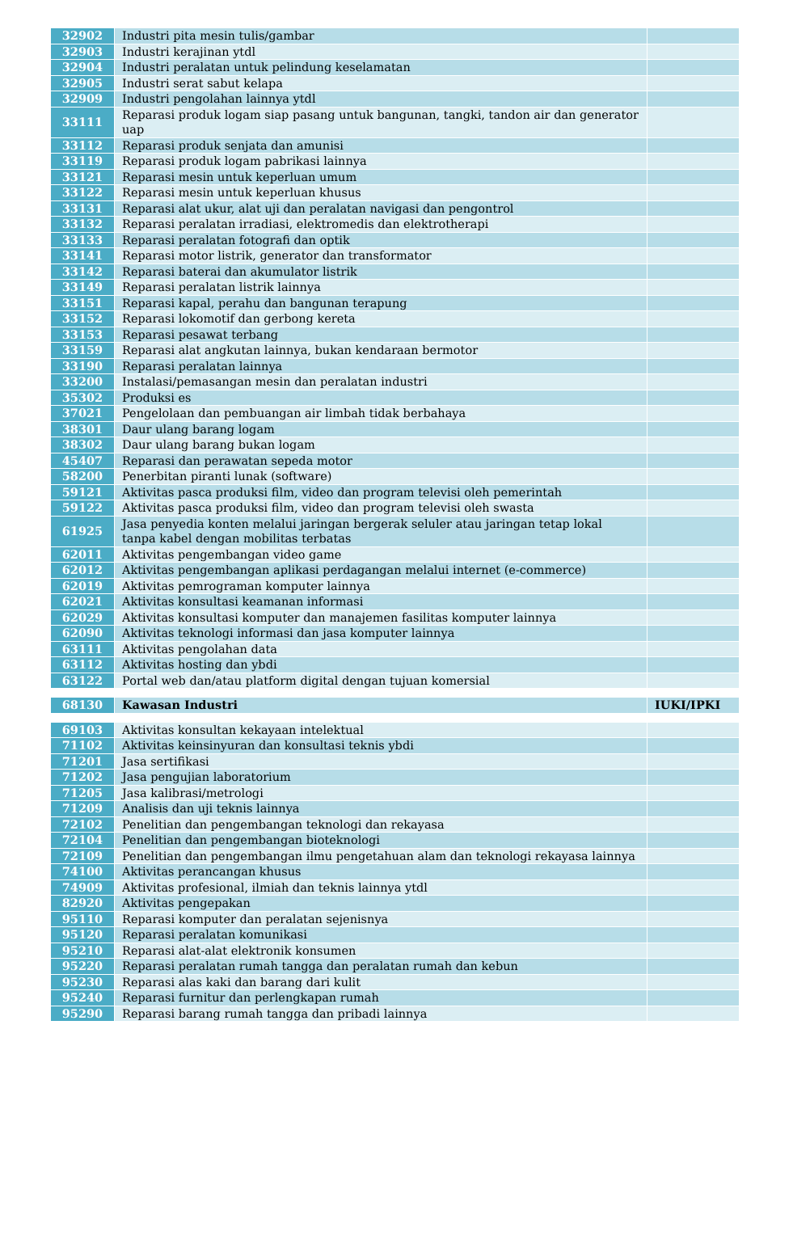| 32902 | Industri pita mesin tulis/gambar | |
| 32903 | Industri kerajinan ytdl | |
| 32904 | Industri peralatan untuk pelindung keselamatan | |
| 32905 | Industri serat sabut kelapa | |
| 32909 | Industri pengolahan lainnya ytdl | |
| 33111 | Reparasi produk logam siap pasang untuk bangunan, tangki, tandon air dan generator uap | |
| 33112 | Reparasi produk senjata dan amunisi | |
| 33119 | Reparasi produk logam pabrikasi lainnya | |
| 33121 | Reparasi mesin untuk keperluan umum | |
| 33122 | Reparasi mesin untuk keperluan khusus | |
| 33131 | Reparasi alat ukur, alat uji dan peralatan navigasi dan pengontrol | |
| 33132 | Reparasi peralatan irradiasi, elektromedis dan elektrotherapi | |
| 33133 | Reparasi peralatan fotografi dan optik | |
| 33141 | Reparasi motor listrik, generator dan transformator | |
| 33142 | Reparasi baterai dan akumulator listrik | |
| 33149 | Reparasi peralatan listrik lainnya | |
| 33151 | Reparasi kapal, perahu dan bangunan terapung | |
| 33152 | Reparasi lokomotif dan gerbong kereta | |
| 33153 | Reparasi pesawat terbang | |
| 33159 | Reparasi alat angkutan lainnya, bukan kendaraan bermotor | |
| 33190 | Reparasi peralatan lainnya | |
| 33200 | Instalasi/pemasangan mesin dan peralatan industri | |
| 35302 | Produksi es | |
| 37021 | Pengelolaan dan pembuangan air limbah tidak berbahaya | |
| 38301 | Daur ulang barang logam | |
| 38302 | Daur ulang barang bukan logam | |
| 45407 | Reparasi dan perawatan sepeda motor | |
| 58200 | Penerbitan piranti lunak (software) | |
| 59121 | Aktivitas pasca produksi film, video dan program televisi oleh pemerintah | |
| 59122 | Aktivitas pasca produksi film, video dan program televisi oleh swasta | |
| 61925 | Jasa penyedia konten melalui jaringan bergerak seluler atau jaringan tetap lokal tanpa kabel dengan mobilitas terbatas | |
| 62011 | Aktivitas pengembangan video game | |
| 62012 | Aktivitas pengembangan aplikasi perdagangan melalui internet (e-commerce) | |
| 62019 | Aktivitas pemrograman komputer lainnya | |
| 62021 | Aktivitas konsultasi keamanan informasi | |
| 62029 | Aktivitas konsultasi komputer dan manajemen fasilitas komputer lainnya | |
| 62090 | Aktivitas teknologi informasi dan jasa komputer lainnya | |
| 63111 | Aktivitas pengolahan data | |
| 63112 | Aktivitas hosting dan ybdi | |
| 63122 | Portal web dan/atau platform digital dengan tujuan komersial | |
| 68130 | Kawasan Industri | IUKI/IPKI |
| 69103 | Aktivitas konsultan kekayaan intelektual | |
| 71102 | Aktivitas keinsinyuran dan konsultasi teknis ybdi | |
| 71201 | Jasa sertifikasi | |
| 71202 | Jasa pengujian laboratorium | |
| 71205 | Jasa kalibrasi/metrologi | |
| 71209 | Analisis dan uji teknis lainnya | |
| 72102 | Penelitian dan pengembangan teknologi dan rekayasa | |
| 72104 | Penelitian dan pengembangan bioteknologi | |
| 72109 | Penelitian dan pengembangan ilmu pengetahuan alam dan teknologi rekayasa lainnya | |
| 74100 | Aktivitas perancangan khusus | |
| 74909 | Aktivitas profesional, ilmiah dan teknis lainnya ytdl | |
| 82920 | Aktivitas pengepakan | |
| 95110 | Reparasi komputer dan peralatan sejenisnya | |
| 95120 | Reparasi peralatan komunikasi | |
| 95210 | Reparasi alat-alat elektronik konsumen | |
| 95220 | Reparasi peralatan rumah tangga dan peralatan rumah dan kebun | |
| 95230 | Reparasi alas kaki dan barang dari kulit | |
| 95240 | Reparasi furnitur dan perlengkapan rumah | |
| 95290 | Reparasi barang rumah tangga dan pribadi lainnya | |